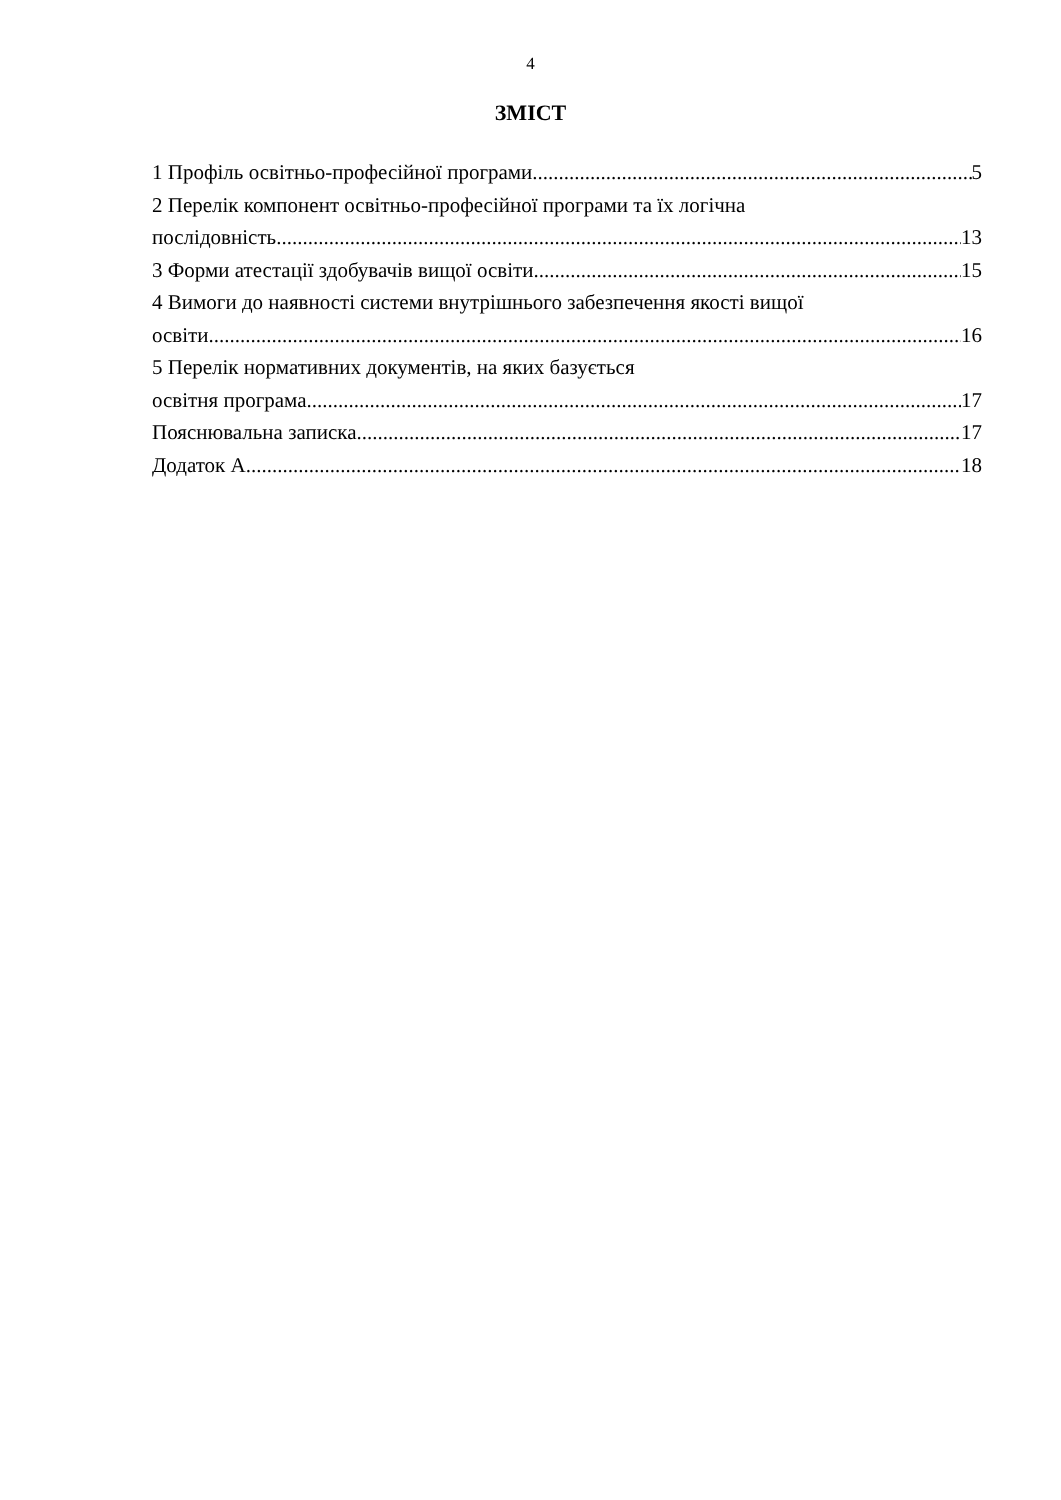4
ЗМІСТ
1 Профіль освітньо-професійної програми 5
2 Перелік компонент освітньо-професійної програми та їх логічна
послідовність 13
3 Форми атестації здобувачів вищої освіти 15
4 Вимоги до наявності системи внутрішнього забезпечення якості вищої
освіти 16
5 Перелік нормативних документів, на яких базується
освітня програма 17
Пояснювальна записка 17
Додаток А 18